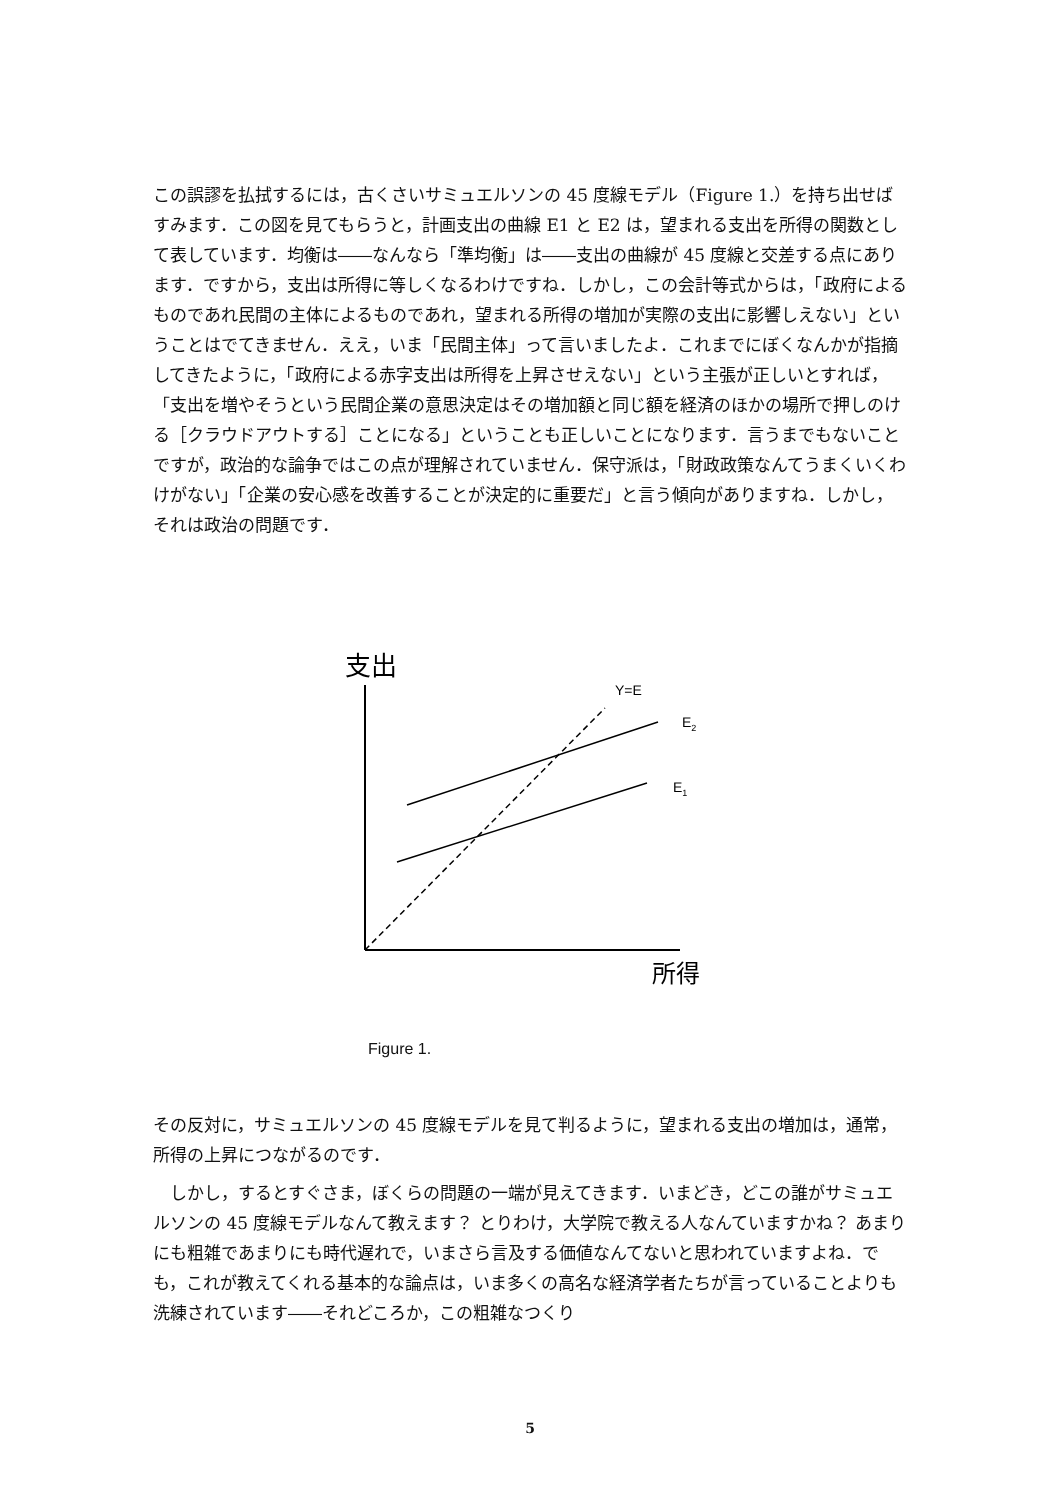この誤謬を払拭するには，古くさいサミュエルソンの 45 度線モデル（Figure 1.）を持ち出せばすみます．この図を見てもらうと，計画支出の曲線 E1 と E2 は，望まれる支出を所得の関数として表しています．均衡は――なんなら「準均衡」は――支出の曲線が 45 度線と交差する点にあります．ですから，支出は所得に等しくなるわけですね．しかし，この会計等式からは，「政府によるものであれ民間の主体によるものであれ，望まれる所得の増加が実際の支出に影響しえない」ということはでてきません．ええ，いま「民間主体」って言いましたよ．これまでにぼくなんかが指摘してきたように，「政府による赤字支出は所得を上昇させえない」という主張が正しいとすれば，「支出を増やそうという民間企業の意思決定はその増加額と同じ額を経済のほかの場所で押しのける［クラウドアウトする］ことになる」ということも正しいことになります．言うまでもないことですが，政治的な論争ではこの点が理解されていません．保守派は，「財政政策なんてうまくいくわけがない」「企業の安心感を改善することが決定的に重要だ」と言う傾向がありますね．しかし，それは政治の問題です．
支出
Y=E
E2
E1
所得
Figure 1.
その反対に，サミュエルソンの 45 度線モデルを見て判るように，望まれる支出の増加は，通常，所得の上昇につながるのです．
　しかし，するとすぐさま，ぼくらの問題の一端が見えてきます．いまどき，どこの誰がサミュエルソンの 45 度線モデルなんて教えます？ とりわけ，大学院で教える人なんていますかね？ あまりにも粗雑であまりにも時代遅れで，いまさら言及する価値なんてないと思われていますよね．でも，これが教えてくれる基本的な論点は，いま多くの高名な経済学者たちが言っていることよりも洗練されています――それどころか，この粗雑なつくり
5